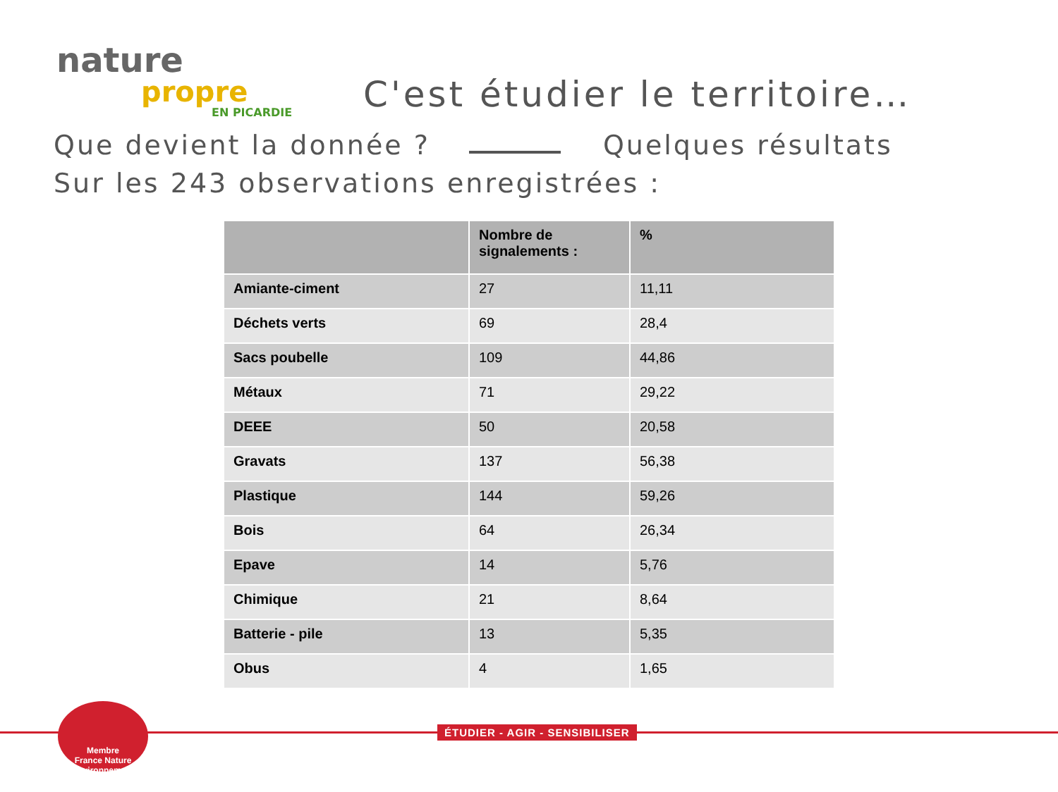nature
propre
EN PICARDIE
C'est étudier le territoire…
Que devient la donnée ? Quelques résultats
Sur les 243 observations enregistrées :
| | Nombre de signalements : | % |
| --- | --- | --- |
| Amiante-ciment | 27 | 11,11 |
| Déchets verts | 69 | 28,4 |
| Sacs poubelle | 109 | 44,86 |
| Métaux | 71 | 29,22 |
| DEEE | 50 | 20,58 |
| Gravats | 137 | 56,38 |
| Plastique | 144 | 59,26 |
| Bois | 64 | 26,34 |
| Epave | 14 | 5,76 |
| Chimique | 21 | 8,64 |
| Batterie - pile | 13 | 5,35 |
| Obus | 4 | 1,65 |
ÉTUDIER - AGIR - SENSIBILISER
Membre
France Nature Environnement